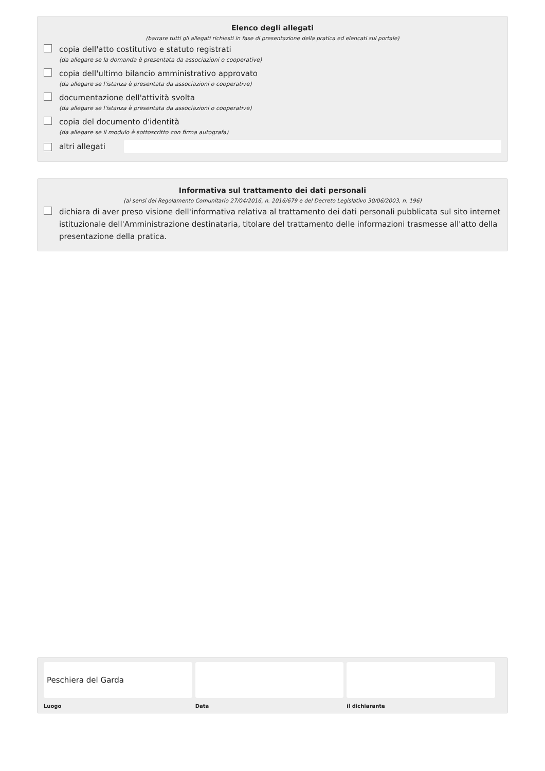Elenco degli allegati
(barrare tutti gli allegati richiesti in fase di presentazione della pratica ed elencati sul portale)
copia dell'atto costitutivo e statuto registrati
(da allegare se la domanda è presentata da associazioni o cooperative)
copia dell'ultimo bilancio amministrativo approvato
(da allegare se l'istanza è presentata da associazioni o cooperative)
documentazione dell'attività svolta
(da allegare se l'istanza è presentata da associazioni o cooperative)
copia del documento d'identità
(da allegare se il modulo è sottoscritto con firma autografa)
altri allegati
Informativa sul trattamento dei dati personali
(ai sensi del Regolamento Comunitario 27/04/2016, n. 2016/679 e del Decreto Legislativo 30/06/2003, n. 196)
dichiara di aver preso visione dell'informativa relativa al trattamento dei dati personali pubblicata sul sito internet istituzionale dell'Amministrazione destinataria, titolare del trattamento delle informazioni trasmesse all'atto della presentazione della pratica.
Peschiera del Garda
Luogo
Data il dichiarante